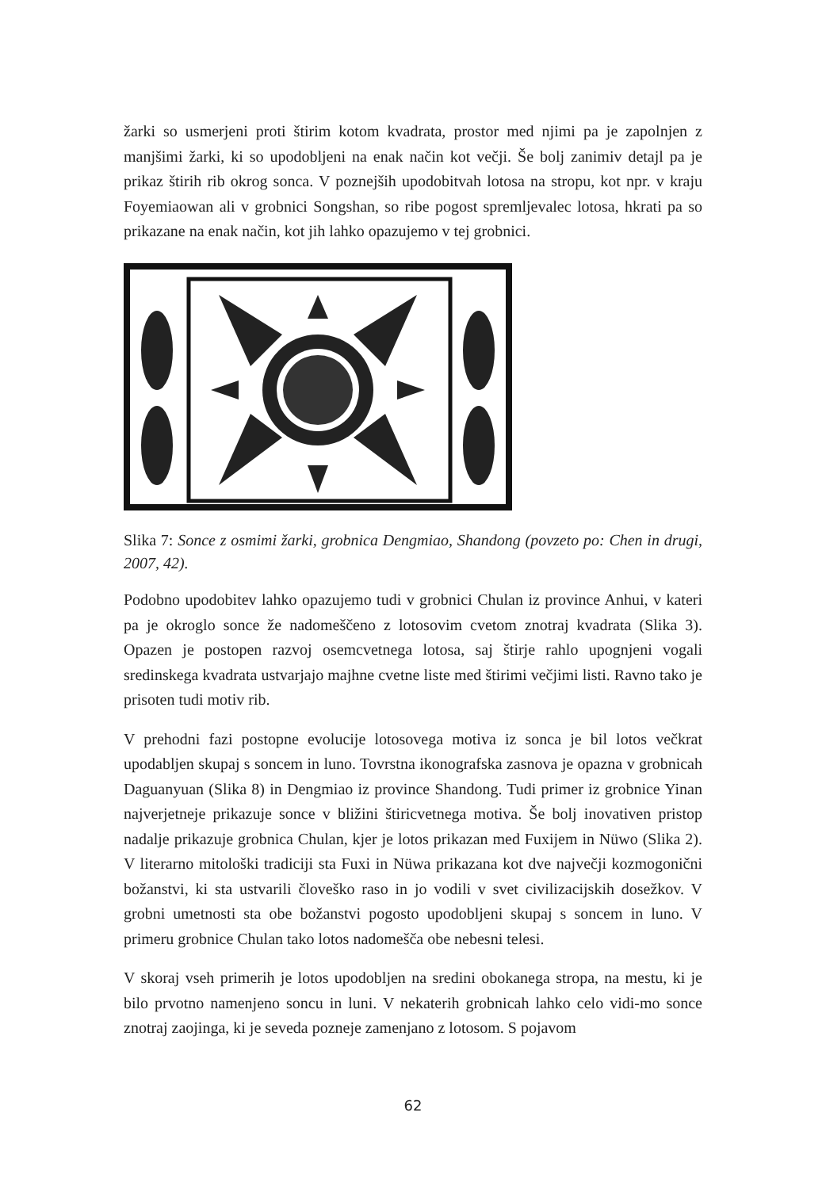žarki so usmerjeni proti štirim kotom kvadrata, prostor med njimi pa je zapolnjen z manjšimi žarki, ki so upodobljeni na enak način kot večji. Še bolj zanimiv detajl pa je prikaz štirih rib okrog sonca. V poznejših upodobitvah lotosa na stropu, kot npr. v kraju Foyemiaowan ali v grobnici Songshan, so ribe pogost spremljevalec lotosa, hkrati pa so prikazane na enak način, kot jih lahko opazujemo v tej grobnici.
Slika 7: Sonce z osmimi žarki, grobnica Dengmiao, Shandong (povzeto po: Chen in drugi, 2007, 42).
Podobno upodobitev lahko opazujemo tudi v grobnici Chulan iz province Anhui, v kateri pa je okroglo sonce že nadomeščeno z lotosovim cvetom znotraj kvadrata (Slika 3). Opazen je postopen razvoj osemcvetnega lotosa, saj štirje rahlo upognjeni vogali sredinskega kvadrata ustvarjajo majhne cvetne liste med štirimi večjimi listi. Ravno tako je prisoten tudi motiv rib.
V prehodni fazi postopne evolucije lotosovega motiva iz sonca je bil lotos večkrat upodabljen skupaj s soncem in luno. Tovrstna ikonografska zasnova je opazna v grobnicah Daguanyuan (Slika 8) in Dengmiao iz province Shandong. Tudi primer iz grobnice Yinan najverjetneje prikazuje sonce v bližini štiricvetnega motiva. Še bolj inovativen pristop nadalje prikazuje grobnica Chulan, kjer je lotos prikazan med Fuxijem in Nüwo (Slika 2). V literarno mitološki tradiciji sta Fuxi in Nüwa prikazana kot dve največji kozmogonični božanstvi, ki sta ustvarili človeško raso in jo vodili v svet civilizacijskih dosežkov. V grobni umetnosti sta obe božanstvi pogosto upodobljeni skupaj s soncem in luno. V primeru grobnice Chulan tako lotos nadomešča obe nebesni telesi.
V skoraj vseh primerih je lotos upodobljen na sredini obokanega stropa, na mestu, ki je bilo prvotno namenjeno soncu in luni. V nekaterih grobnicah lahko celo vidi-mo sonce znotraj zaojinga, ki je seveda pozneje zamenjano z lotosom. S pojavom
62